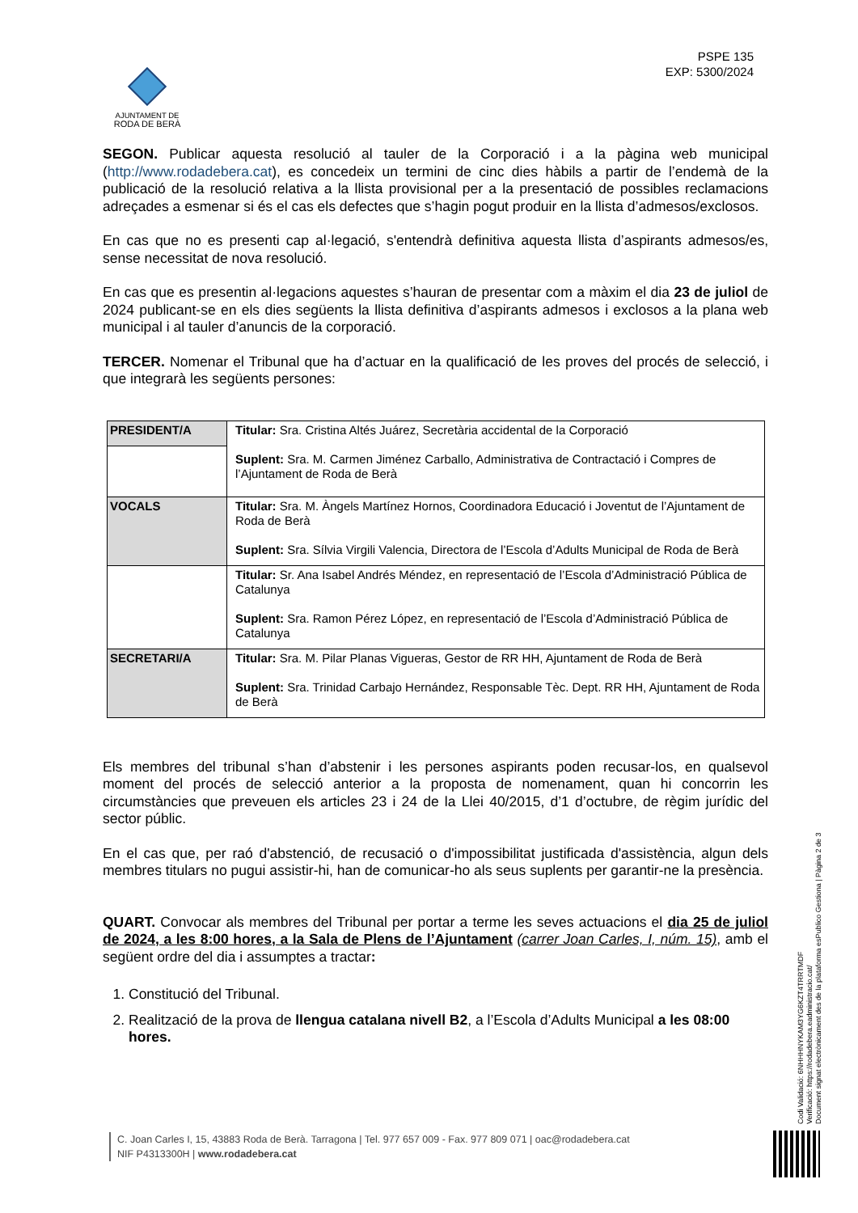AJUNTAMENT DE
RODA DE BERÀ
PSPE 135
EXP: 5300/2024
SEGON. Publicar aquesta resolució al tauler de la Corporació i a la pàgina web municipal (http://www.rodadebera.cat), es concedeix un termini de cinc dies hàbils a partir de l’endemà de la publicació de la resolució relativa a la llista provisional per a la presentació de possibles reclamacions adreçades a esmenar si és el cas els defectes que s’hagin pogut produir en la llista d’admesos/exclosos.
En cas que no es presenti cap al·legació, s'entendrà definitiva aquesta llista d’aspirants admesos/es, sense necessitat de nova resolució.
En cas que es presentin al·legacions aquestes s’hauran de presentar com a màxim el dia 23 de juliol de 2024 publicant-se en els dies següents la llista definitiva d’aspirants admesos i exclosos a la plana web municipal i al tauler d’anuncis de la corporació.
TERCER. Nomenar el Tribunal que ha d’actuar en la qualificació de les proves del procés de selecció, i que integrarà les següents persones:
| PRESIDENT/A | Titular: Sra. Cristina Altés Juárez, Secretària accidental de la Corporació Suplent: Sra. M. Carmen Jiménez Carballo, Administrativa de Contractació i Compres de l’Ajuntament de Roda de Berà |
| VOCALS | Titular: Sra. M. Àngels Martínez Hornos, Coordinadora Educació i Joventut de l’Ajuntament de Roda de Berà Suplent: Sra. Sílvia Virgili Valencia, Directora de l’Escola d’Adults Municipal de Roda de Berà |
| | Titular: Sr. Ana Isabel Andrés Méndez, en representació de l’Escola d’Administració Pública de Catalunya Suplent: Sra. Ramon Pérez López, en representació de l’Escola d’Administració Pública de Catalunya |
| SECRETARI/A | Titular: Sra. M. Pilar Planas Vigueras, Gestor de RR HH, Ajuntament de Roda de Berà Suplent: Sra. Trinidad Carbajo Hernández, Responsable Tèc. Dept. RR HH, Ajuntament de Roda de Berà |
Els membres del tribunal s’han d’abstenir i les persones aspirants poden recusar-los, en qualsevol moment del procés de selecció anterior a la proposta de nomenament, quan hi concorrin les circumstàncies que preveuen els articles 23 i 24 de la Llei 40/2015, d’1 d’octubre, de règim jurídic del sector públic.
En el cas que, per raó d'abstenció, de recusació o d'impossibilitat justificada d'assistència, algun dels membres titulars no pugui assistir-hi, han de comunicar-ho als seus suplents per garantir-ne la presència.
QUART. Convocar als membres del Tribunal per portar a terme les seves actuacions el dia 25 de juliol de 2024, a les 8:00 hores, a la Sala de Plens de l’Ajuntament (carrer Joan Carles, I, núm. 15), amb el següent ordre del dia i assumptes a tractar:
1. Constitució del Tribunal.
2. Realització de la prova de llengua catalana nivell B2, a l’Escola d’Adults Municipal a les 08:00 hores.
C. Joan Carles I, 15, 43883 Roda de Berà. Tarragona | Tel. 977 657 009 - Fax. 977 809 071 | oac@rodadebera.cat
NIF P4313300H | www.rodadebera.cat
Codi Validació: 6NHHHNYKAM3YG6KZT4TRRTMDF
Verificació: https://rodadebera.eadministracio.cat/
Document signat electrònicament des de la plataforma esPublico Gestiona | Pàgina 2 de 3